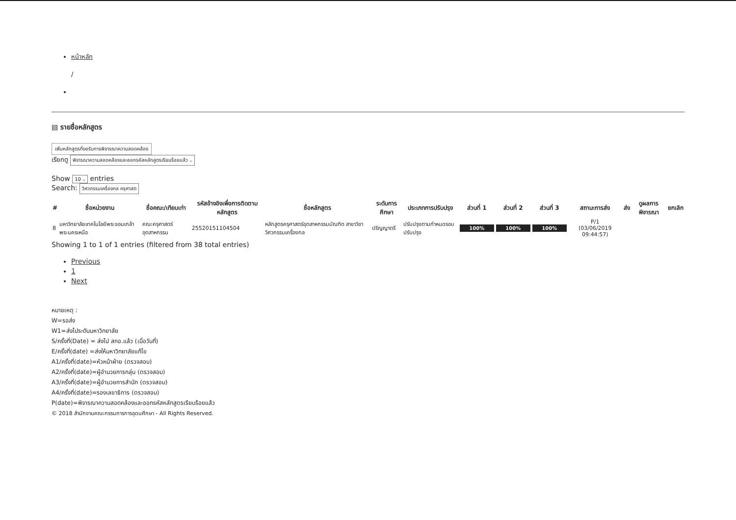หน้าหลัก
/
▤ รายชื่อหลักสูตร
เพิ่มหลักสูตรที่ขอรับการพิจารณาความสอดคล้อง
เรียกดู พิจารณาความสอดคล้องและออกรหัสหลักสูตรเรียบร้อยแล้ว ⌵
Show 10 ⌵ entries
Search: วิศวกรรมเครื่องกล ครุศาสต
| # | ชื่อหน่วยงาน | ชื่อคณะ/เทียบเท่า | รหัสอ้างอิงเพื่อการติดตามหลักสูตร | ชื่อหลักสูตร | ระดับการศึกษา | ประเภทการปรับปรุง | ส่วนที่ 1 | ส่วนที่ 2 | ส่วนที่ 3 | สถานะการส่ง | ส่ง | ดูผลการพิจารณา | ยกเลิก |
| --- | --- | --- | --- | --- | --- | --- | --- | --- | --- | --- | --- | --- | --- |
| 8 | มหาวิทยาลัยเทคโนโลยีพระจอมเกล้าพระนครเหนือ | คณะครุศาสตร์อุตสาหกรรม | 25520151104504 | หลักสูตรครุศาสตร์อุตสาหกรรมบัณฑิต สาขาวิชาวิศวกรรมเครื่องกล | ปริญญาตรี | ปรับปรุงตามกำหนดรอบปรับปรุง | 100% | 100% | 100% | P/1 (03/06/2019 09:44:57) | | | |
Showing 1 to 1 of 1 entries (filtered from 38 total entries)
Previous
1
Next
หมายเหตุ :
W=รอส่ง
W1=ส่งไประดับมหาวิทยาลัย
S/ครั้งที่(Date) = ส่งไป สกอ.แล้ว (เมื่อวันที่)
E/ครั้งที่(date) =ส่งให้มหาวิทยาลัยแก้ไข
A1/ครั้งที่(date)=หัวหน้าฝ่าย (ตรวจสอบ)
A2/ครั้งที่(date)=ผู้อำนวยการกลุ่ม (ตรวจสอบ)
A3/ครั้งที่(date)=ผู้อำนวยการสำนัก (ตรวจสอบ)
A4/ครั้งที่(date)=รองเลขาธิการ (ตรวจสอบ)
P(date)=พิจารณาความสอดคล้องและออกรหัสหลักสูตรเรียบร้อยแล้ว
© 2018 สำนักงานคณะกรรมการการอุดมศึกษา - All Rights Reserved.